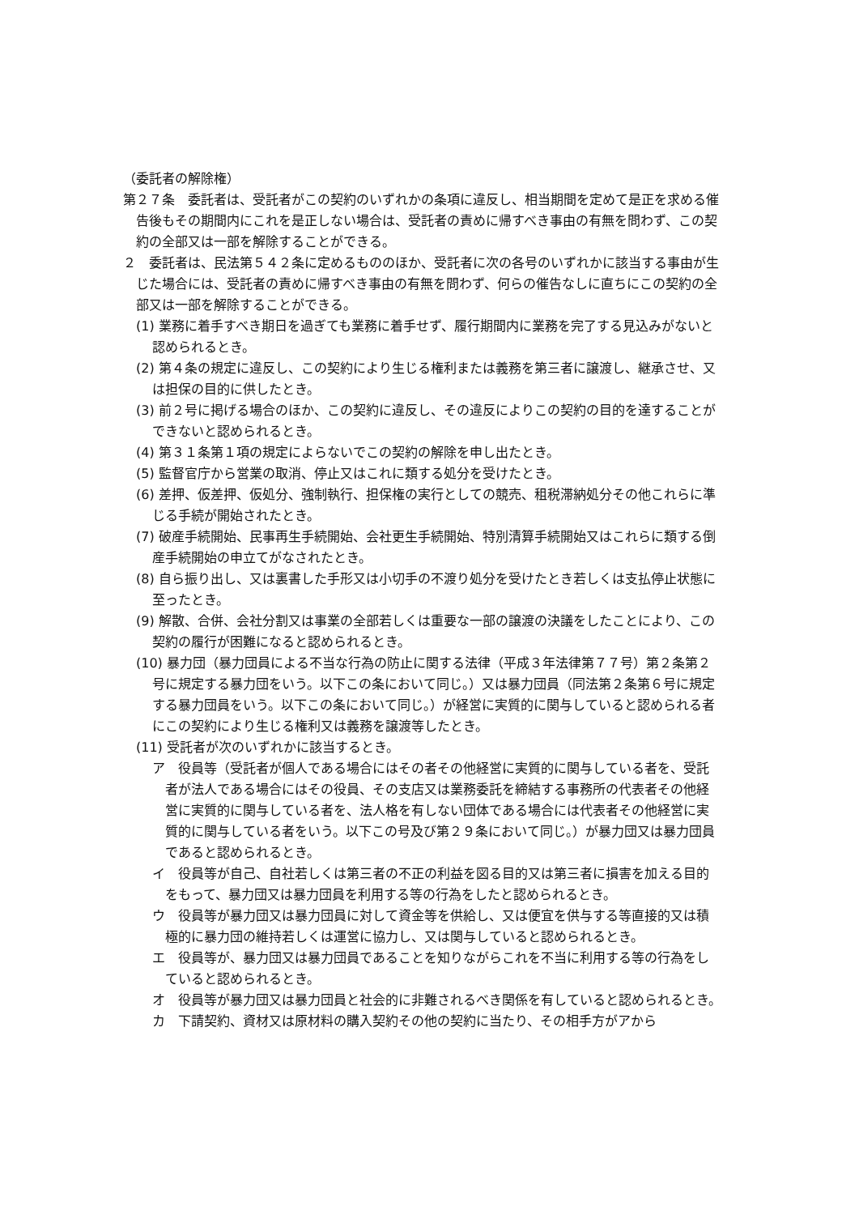（委託者の解除権）
第２７条　委託者は、受託者がこの契約のいずれかの条項に違反し、相当期間を定めて是正を求める催告後もその期間内にこれを是正しない場合は、受託者の責めに帰すべき事由の有無を問わず、この契約の全部又は一部を解除することができる。
２　委託者は、民法第５４２条に定めるもののほか、受託者に次の各号のいずれかに該当する事由が生じた場合には、受託者の責めに帰すべき事由の有無を問わず、何らの催告なしに直ちにこの契約の全部又は一部を解除することができる。
(1) 業務に着手すべき期日を過ぎても業務に着手せず、履行期間内に業務を完了する見込みがないと認められるとき。
(2) 第４条の規定に違反し、この契約により生じる権利または義務を第三者に譲渡し、継承させ、又は担保の目的に供したとき。
(3) 前２号に掲げる場合のほか、この契約に違反し、その違反によりこの契約の目的を達することができないと認められるとき。
(4) 第３１条第１項の規定によらないでこの契約の解除を申し出たとき。
(5) 監督官庁から営業の取消、停止又はこれに類する処分を受けたとき。
(6) 差押、仮差押、仮処分、強制執行、担保権の実行としての競売、租税滞納処分その他これらに準じる手続が開始されたとき。
(7) 破産手続開始、民事再生手続開始、会社更生手続開始、特別清算手続開始又はこれらに類する倒産手続開始の申立てがなされたとき。
(8) 自ら振り出し、又は裏書した手形又は小切手の不渡り処分を受けたとき若しくは支払停止状態に至ったとき。
(9) 解散、合併、会社分割又は事業の全部若しくは重要な一部の譲渡の決議をしたことにより、この契約の履行が困難になると認められるとき。
(10) 暴力団（暴力団員による不当な行為の防止に関する法律（平成３年法律第７７号）第２条第２号に規定する暴力団をいう。以下この条において同じ。）又は暴力団員（同法第２条第６号に規定する暴力団員をいう。以下この条において同じ。）が経営に実質的に関与していると認められる者にこの契約により生じる権利又は義務を譲渡等したとき。
(11) 受託者が次のいずれかに該当するとき。
ア　役員等（受託者が個人である場合にはその者その他経営に実質的に関与している者を、受託者が法人である場合にはその役員、その支店又は業務委託を締結する事務所の代表者その他経営に実質的に関与している者を、法人格を有しない団体である場合には代表者その他経営に実質的に関与している者をいう。以下この号及び第２９条において同じ。）が暴力団又は暴力団員であると認められるとき。
イ　役員等が自己、自社若しくは第三者の不正の利益を図る目的又は第三者に損害を加える目的をもって、暴力団又は暴力団員を利用する等の行為をしたと認められるとき。
ウ　役員等が暴力団又は暴力団員に対して資金等を供給し、又は便宜を供与する等直接的又は積極的に暴力団の維持若しくは運営に協力し、又は関与していると認められるとき。
エ　役員等が、暴力団又は暴力団員であることを知りながらこれを不当に利用する等の行為をしていると認められるとき。
オ　役員等が暴力団又は暴力団員と社会的に非難されるべき関係を有していると認められるとき。
カ　下請契約、資材又は原材料の購入契約その他の契約に当たり、その相手方がアから